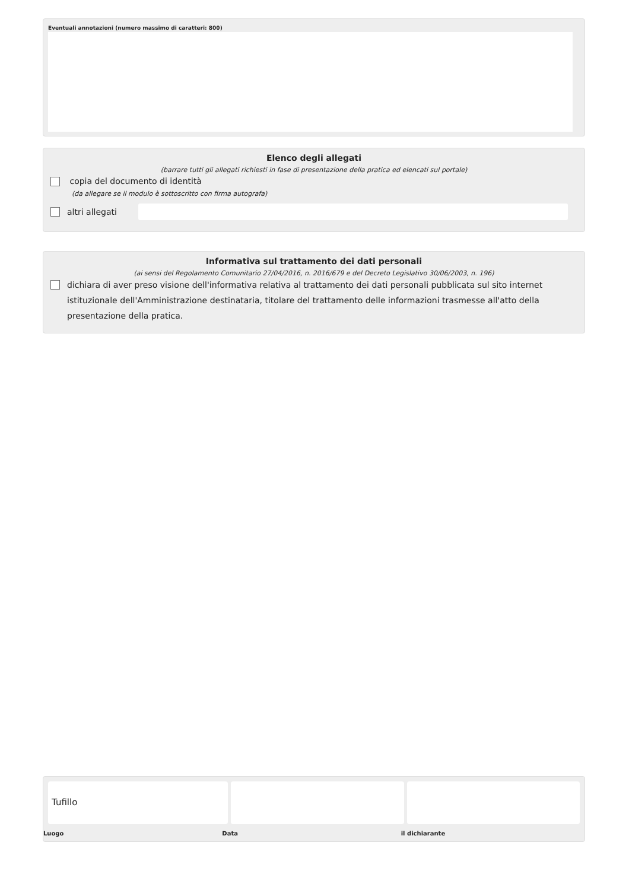Eventuali annotazioni (numero massimo di caratteri: 800)
Elenco degli allegati
(barrare tutti gli allegati richiesti in fase di presentazione della pratica ed elencati sul portale)
copia del documento di identità
(da allegare se il modulo è sottoscritto con firma autografa)
altri allegati
Informativa sul trattamento dei dati personali
(ai sensi del Regolamento Comunitario 27/04/2016, n. 2016/679 e del Decreto Legislativo 30/06/2003, n. 196)
dichiara di aver preso visione dell'informativa relativa al trattamento dei dati personali pubblicata sul sito internet istituzionale dell'Amministrazione destinataria, titolare del trattamento delle informazioni trasmesse all'atto della presentazione della pratica.
Tufillo
Luogo Data il dichiarante